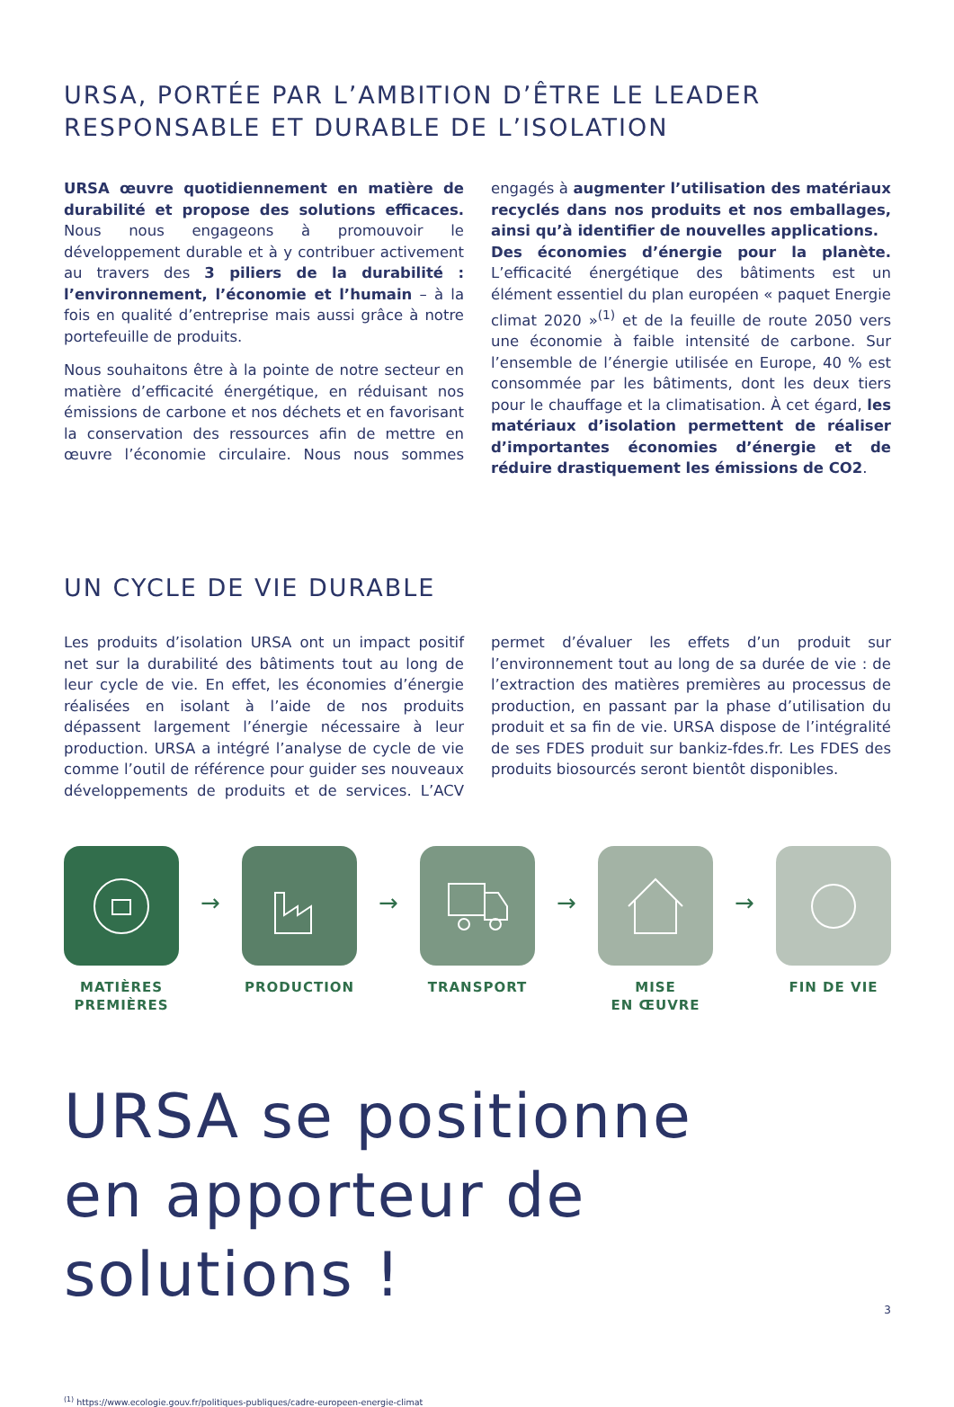URSA, PORTÉE PAR L’AMBITION D’ÊTRE LE LEADER
RESPONSABLE ET DURABLE DE L’ISOLATION
URSA œuvre quotidiennement en matière de durabilité et propose des solutions efficaces. Nous nous engageons à promouvoir le développement durable et à y contribuer activement au travers des 3 piliers de la durabilité : l’environnement, l’économie et l’humain – à la fois en qualité d’entreprise mais aussi grâce à notre portefeuille de produits.
Nous souhaitons être à la pointe de notre secteur en matière d’efficacité énergétique, en réduisant nos émissions de carbone et nos déchets et en favorisant la conservation des ressources afin de mettre en œuvre l’économie circulaire. Nous nous sommes engagés à augmenter l’utilisation des matériaux recyclés dans nos produits et nos emballages, ainsi qu’à identifier de nouvelles applications.
Des économies d’énergie pour la planète. L’efficacité énergétique des bâtiments est un élément essentiel du plan européen « paquet Energie climat 2020 »<sup>(1)</sup> et de la feuille de route 2050 vers une économie à faible intensité de carbone. Sur l’ensemble de l’énergie utilisée en Europe, 40 % est consommée par les bâtiments, dont les deux tiers pour le chauffage et la climatisation. À cet égard, les matériaux d’isolation permettent de réaliser d’importantes économies d’énergie et de réduire drastiquement les émissions de CO2.
UN CYCLE DE VIE DURABLE
Les produits d’isolation URSA ont un impact positif net sur la durabilité des bâtiments tout au long de leur cycle de vie. En effet, les économies d’énergie réalisées en isolant à l’aide de nos produits dépassent largement l’énergie nécessaire à leur production. URSA a intégré l’analyse de cycle de vie comme l’outil de référence pour guider ses nouveaux développements de produits et de services. L’ACV permet d’évaluer les effets d’un produit sur l’environnement tout au long de sa durée de vie : de l’extraction des matières premières au processus de production, en passant par la phase d’utilisation du produit et sa fin de vie. URSA dispose de l’intégralité de ses FDES produit sur bankiz-fdes.fr. Les FDES des produits biosourcés seront bientôt disponibles.
MATIÈRES
PREMIÈRES
→
PRODUCTION
→
TRANSPORT
→
MISE
EN ŒUVRE
→
FIN DE VIE
URSA se positionne
en apporteur de solutions !
<sup>(1)</sup> https://www.ecologie.gouv.fr/politiques-publiques/cadre-europeen-energie-climat
3